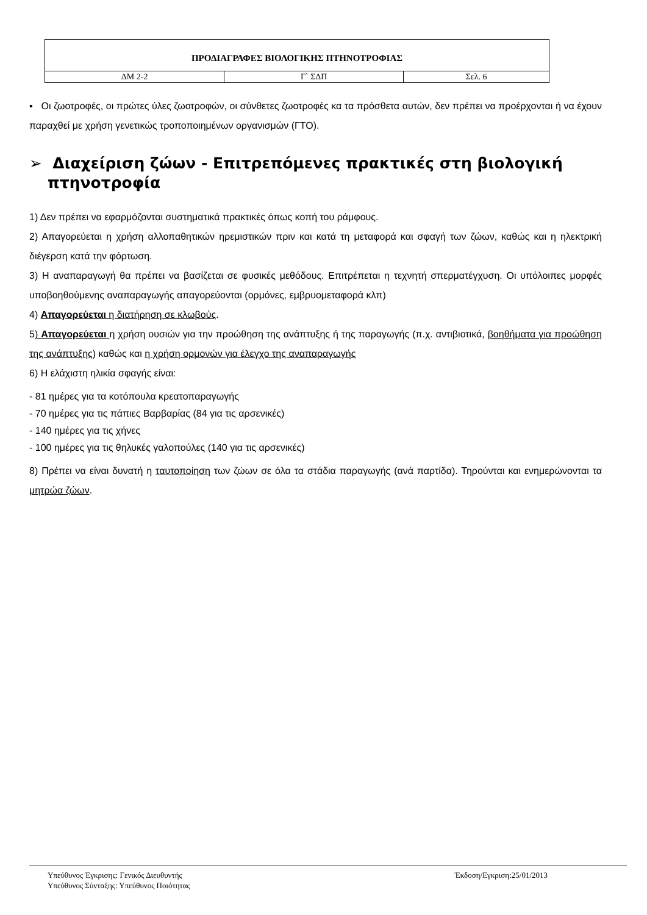| ΠΡΟΔΙΑΓΡΑΦΕΣ ΒΙΟΛΟΓΙΚΗΣ ΠΤΗΝΟΤΡΟΦΙΑΣ | | |
| ΔΜ 2-2 | Γ` ΣΔΠ | Σελ. 6 |
▪ Οι ζωοτροφές, οι πρώτες ύλες ζωοτροφών, οι σύνθετες ζωοτροφές κα τα πρόσθετα αυτών, δεν πρέπει να προέρχονται ή να έχουν παραχθεί με χρήση γενετικώς τροποποιημένων οργανισμών (ΓΤΟ).
➢ Διαχείριση ζώων - Επιτρεπόμενες πρακτικές στη βιολογική πτηνοτροφία
1) Δεν πρέπει να εφαρμόζονται συστηματικά πρακτικές όπως κοπή του ράμφους.
2) Απαγορεύεται η χρήση αλλοπαθητικών ηρεμιστικών πριν και κατά τη μεταφορά και σφαγή των ζώων, καθώς και η ηλεκτρική διέγερση κατά την φόρτωση.
3) Η αναπαραγωγή θα πρέπει να βασίζεται σε φυσικές μεθόδους. Επιτρέπεται η τεχνητή σπερματέγχυση. Οι υπόλοιπες μορφές υποβοηθούμενης αναπαραγωγής απαγορεύονται (ορμόνες, εμβρυομεταφορά κλπ)
4) Απαγορεύεται η διατήρηση σε κλωβούς.
5) Απαγορεύεται η χρήση ουσιών για την προώθηση της ανάπτυξης ή της παραγωγής (π.χ. αντιβιοτικά, βοηθήματα για προώθηση της ανάπτυξης) καθώς και η χρήση ορμονών για έλεγχο της αναπαραγωγής
6) Η ελάχιστη ηλικία σφαγής είναι:
- 81 ημέρες για τα κοτόπουλα κρεατοπαραγωγής
- 70 ημέρες για τις πάπιες Βαρβαρίας (84 για τις αρσενικές)
- 140 ημέρες για τις χήνες
- 100 ημέρες για τις θηλυκές γαλοπούλες (140 για τις αρσενικές)
8) Πρέπει να είναι δυνατή η ταυτοποίηση των ζώων σε όλα τα στάδια παραγωγής (ανά παρτίδα). Τηρούνται και ενημερώνονται τα μητρώα ζώων.
Υπεύθυνος Έγκρισης: Γενικός Διευθυντής
Υπεύθυνος Σύνταξης: Υπεύθυνος Ποιότητας
Έκδοση/Εγκριση:25/01/2013